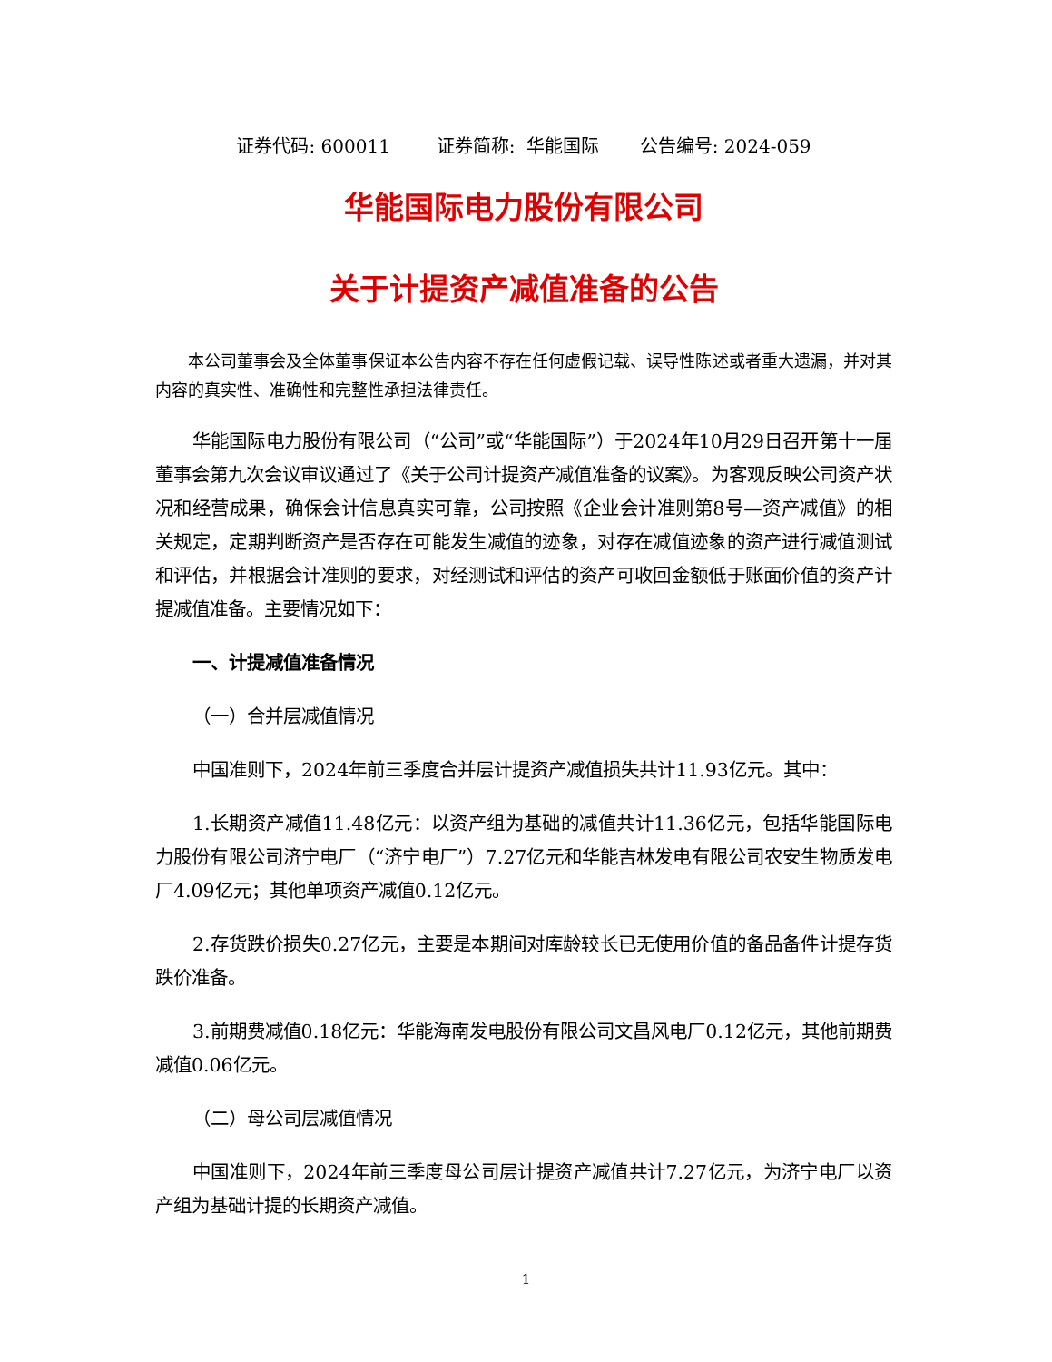证券代码: 600011 证券简称: 华能国际 公告编号: 2024-059
华能国际电力股份有限公司
关于计提资产减值准备的公告
本公司董事会及全体董事保证本公告内容不存在任何虚假记载、误导性陈述或者重大遗漏，并对其内容的真实性、准确性和完整性承担法律责任。
华能国际电力股份有限公司（“公司”或“华能国际”）于2024年10月29日召开第十一届董事会第九次会议审议通过了《关于公司计提资产减值准备的议案》。为客观反映公司资产状况和经营成果，确保会计信息真实可靠，公司按照《企业会计准则第8号—资产减值》的相关规定，定期判断资产是否存在可能发生减值的迹象，对存在减值迹象的资产进行减值测试和评估，并根据会计准则的要求，对经测试和评估的资产可收回金额低于账面价值的资产计提减值准备。主要情况如下：
一、计提减值准备情况
（一）合并层减值情况
中国准则下，2024年前三季度合并层计提资产减值损失共计11.93亿元。其中：
1.长期资产减值11.48亿元：以资产组为基础的减值共计11.36亿元，包括华能国际电力股份有限公司济宁电厂（“济宁电厂”）7.27亿元和华能吉林发电有限公司农安生物质发电厂4.09亿元；其他单项资产减值0.12亿元。
2.存货跌价损失0.27亿元，主要是本期间对库龄较长已无使用价值的备品备件计提存货跌价准备。
3.前期费减值0.18亿元：华能海南发电股份有限公司文昌风电厂0.12亿元，其他前期费减值0.06亿元。
（二）母公司层减值情况
中国准则下，2024年前三季度母公司层计提资产减值共计7.27亿元，为济宁电厂以资产组为基础计提的长期资产减值。
1